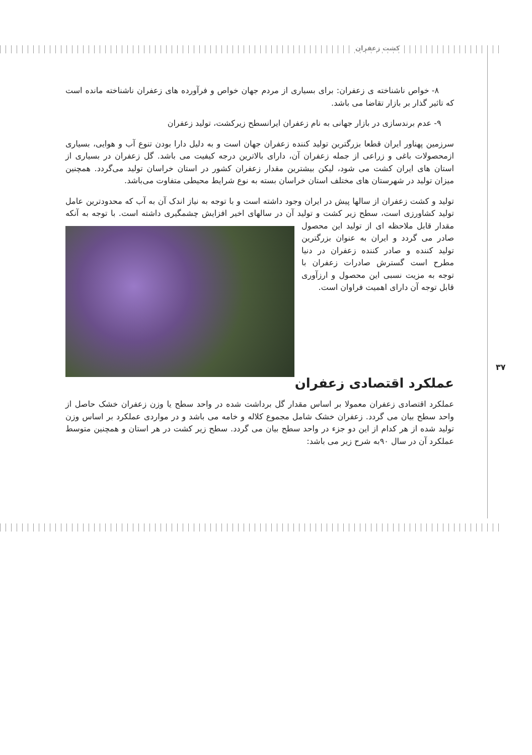کشت زعفران
۳۷
۸- خواص ناشناخته ی زعفران: برای بسیاری از مردم جهان خواص و فرآورده های زعفران ناشناخته مانده است که تاثیر گذار بر بازار تقاضا می باشد.
۹- عدم برندسازی در بازار جهانی به نام زعفران ایرانسطح زیرکشت، تولید زعفران
سرزمین پهناور ایران قطعا بزرگترین تولید کننده زعفران جهان است و به دلیل دارا بودن تنوع آب و هوایی، بسیاری ازمحصولات باغی و زراعی از جمله زعفران آن، دارای بالاترین درجه کیفیت می باشد. گل زعفران در بسیاری از استان های ایران کشت می شود، لیکن بیشترین مقدار زعفران کشور در استان خراسان تولید می‌گردد. همچنین میزان تولید در شهرستان های مختلف استان خراسان بسته به نوع شرایط محیطی متفاوت می‌باشد.
تولید و کشت زعفران از سالها پیش در ایران وجود داشته است و با توجه به نیاز اندک آن به آب که محدودترین عامل تولید کشاورزی است، سطح زیر کشت و تولید آن در سالهای اخیر افزایش چشمگیری داشته است. با توجه به آنکه مقدار قابل ملاحظه ای از تولید این محصول صادر می گردد و ایران به عنوان بزرگترین تولید کننده و صادر کننده زعفران در دنیا مطرح است گسترش صادرات زعفران با توجه به مزیت نسبی این محصول و ارزآوری قابل توجه آن دارای اهمیت فراوان است.
عملکرد اقتصادی زعفران
عملکرد اقتصادی زعفران معمولا بر اساس مقدار گل برداشت شده در واحد سطح یا وزن زعفران خشک حاصل از واحد سطح بیان می گردد. زعفران خشک شامل مجموع کلاله و خامه می باشد و در مواردی عملکرد بر اساس وزن تولید شده از هر کدام از این دو جزء در واحد سطح بیان می گردد. سطح زیر کشت در هر استان و همچنین متوسط عملکرد آن در سال ۹۰به شرح زیر می باشد: